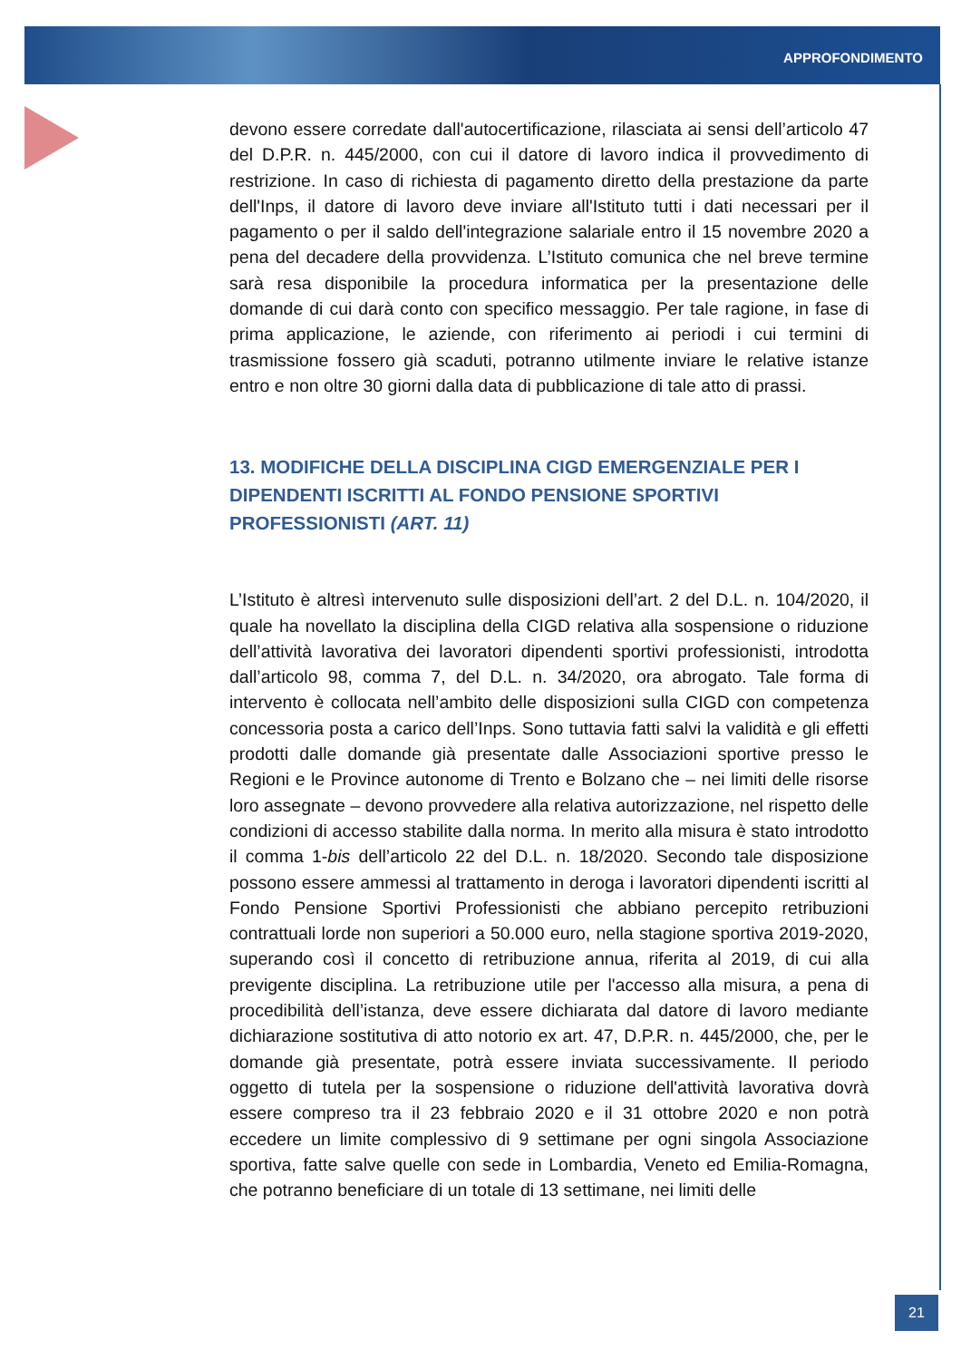APPROFONDIMENTO
devono essere corredate dall'autocertificazione, rilasciata ai sensi dell’articolo 47 del D.P.R. n. 445/2000, con cui il datore di lavoro indica il provvedimento di restrizione. In caso di richiesta di pagamento diretto della prestazione da parte dell'Inps, il datore di lavoro deve inviare all'Istituto tutti i dati necessari per il pagamento o per il saldo dell'integrazione salariale entro il 15 novembre 2020 a pena del decadere della provvidenza. L’Istituto comunica che nel breve termine sarà resa disponibile la procedura informatica per la presentazione delle domande di cui darà conto con specifico messaggio. Per tale ragione, in fase di prima applicazione, le aziende, con riferimento ai periodi i cui termini di trasmissione fossero già scaduti, potranno utilmente inviare le relative istanze entro e non oltre 30 giorni dalla data di pubblicazione di tale atto di prassi.
13. MODIFICHE DELLA DISCIPLINA CIGD EMERGENZIALE PER I DIPENDENTI ISCRITTI AL FONDO PENSIONE SPORTIVI PROFESSIONISTI (ART. 11)
L’Istituto è altresì intervenuto sulle disposizioni dell’art. 2 del D.L. n. 104/2020, il quale ha novellato la disciplina della CIGD relativa alla sospensione o riduzione dell’attività lavorativa dei lavoratori dipendenti sportivi professionisti, introdotta dall’articolo 98, comma 7, del D.L. n. 34/2020, ora abrogato. Tale forma di intervento è collocata nell’ambito delle disposizioni sulla CIGD con competenza concessoria posta a carico dell’Inps. Sono tuttavia fatti salvi la validità e gli effetti prodotti dalle domande già presentate dalle Associazioni sportive presso le Regioni e le Province autonome di Trento e Bolzano che – nei limiti delle risorse loro assegnate – devono provvedere alla relativa autorizzazione, nel rispetto delle condizioni di accesso stabilite dalla norma. In merito alla misura è stato introdotto il comma 1-bis dell’articolo 22 del D.L. n. 18/2020. Secondo tale disposizione possono essere ammessi al trattamento in deroga i lavoratori dipendenti iscritti al Fondo Pensione Sportivi Professionisti che abbiano percepito retribuzioni contrattuali lorde non superiori a 50.000 euro, nella stagione sportiva 2019-2020, superando così il concetto di retribuzione annua, riferita al 2019, di cui alla previgente disciplina. La retribuzione utile per l'accesso alla misura, a pena di procedibilità dell’istanza, deve essere dichiarata dal datore di lavoro mediante dichiarazione sostitutiva di atto notorio ex art. 47, D.P.R. n. 445/2000, che, per le domande già presentate, potrà essere inviata successivamente. Il periodo oggetto di tutela per la sospensione o riduzione dell'attività lavorativa dovrà essere compreso tra il 23 febbraio 2020 e il 31 ottobre 2020 e non potrà eccedere un limite complessivo di 9 settimane per ogni singola Associazione sportiva, fatte salve quelle con sede in Lombardia, Veneto ed Emilia-Romagna, che potranno beneficiare di un totale di 13 settimane, nei limiti delle
21